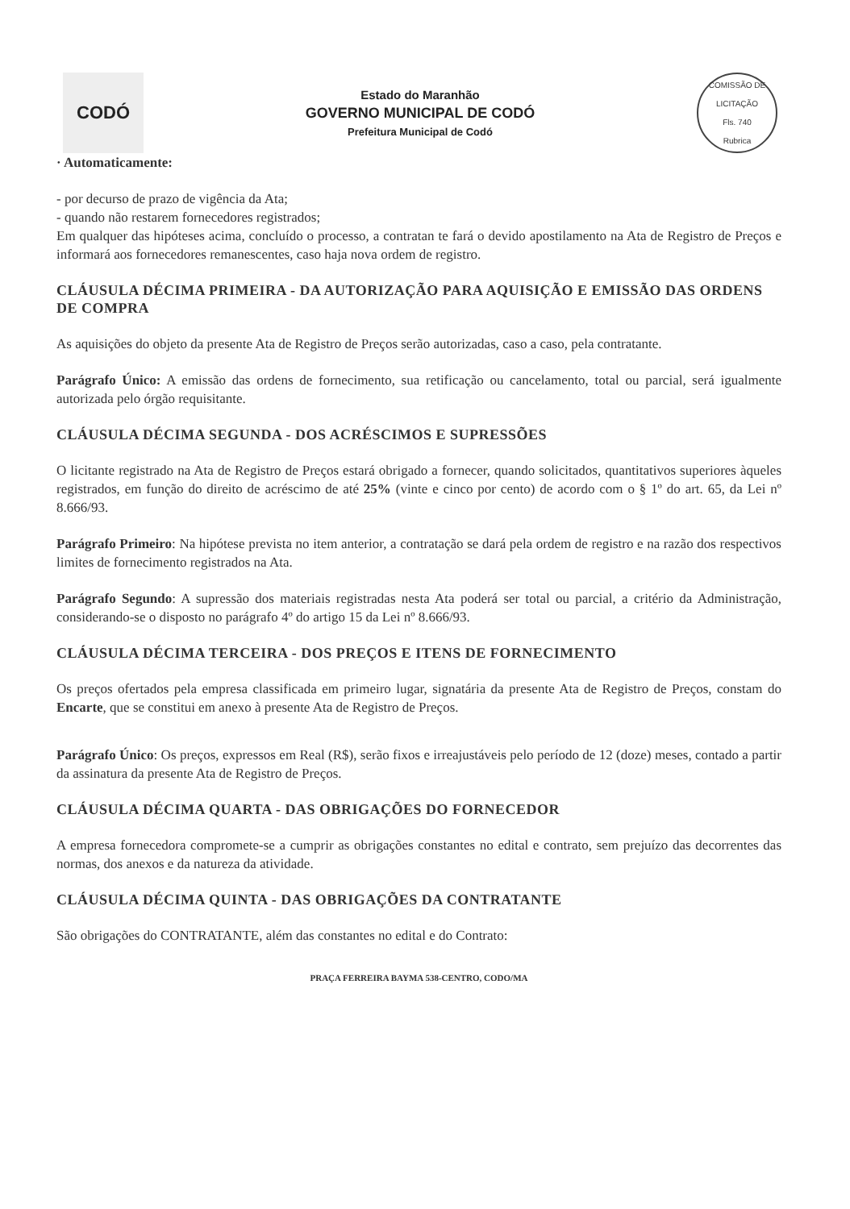CODÓ
Estado do Maranhão
GOVERNO MUNICIPAL DE CODÓ
Prefeitura Municipal de Codó
COMISSÃO DE LICITAÇÃO
Fls. 740
Rubrica
· Automaticamente:
- por decurso de prazo de vigência da Ata;
- quando não restarem fornecedores registrados;
Em qualquer das hipóteses acima, concluído o processo, a contratan te fará o devido apostilamento na Ata de Registro de Preços e informará aos fornecedores remanescentes, caso haja nova ordem de registro.
CLÁUSULA DÉCIMA PRIMEIRA - DA AUTORIZAÇÃO PARA AQUISIÇÃO E EMISSÃO DAS ORDENS DE COMPRA
As aquisições do objeto da presente Ata de Registro de Preços serão autorizadas, caso a caso, pela contratante.
Parágrafo Único: A emissão das ordens de fornecimento, sua retificação ou cancelamento, total ou parcial, será igualmente autorizada pelo órgão requisitante.
CLÁUSULA DÉCIMA SEGUNDA - DOS ACRÉSCIMOS E SUPRESSÕES
O licitante registrado na Ata de Registro de Preços estará obrigado a fornecer, quando solicitados, quantitativos superiores àqueles registrados, em função do direito de acréscimo de até 25% (vinte e cinco por cento) de acordo com o § 1º do art. 65, da Lei nº 8.666/93.
Parágrafo Primeiro: Na hipótese prevista no item anterior, a contratação se dará pela ordem de registro e na razão dos respectivos limites de fornecimento registrados na Ata.
Parágrafo Segundo: A supressão dos materiais registradas nesta Ata poderá ser total ou parcial, a critério da Administração, considerando-se o disposto no parágrafo 4º do artigo 15 da Lei nº 8.666/93.
CLÁUSULA DÉCIMA TERCEIRA - DOS PREÇOS E ITENS DE FORNECIMENTO
Os preços ofertados pela empresa classificada em primeiro lugar, signatária da presente Ata de Registro de Preços, constam do Encarte, que se constitui em anexo à presente Ata de Registro de Preços.
Parágrafo Único: Os preços, expressos em Real (R$), serão fixos e irreajustáveis pelo período de 12 (doze) meses, contado a partir da assinatura da presente Ata de Registro de Preços.
CLÁUSULA DÉCIMA QUARTA - DAS OBRIGAÇÕES DO FORNECEDOR
A empresa fornecedora compromete-se a cumprir as obrigações constantes no edital e contrato, sem prejuízo das decorrentes das normas, dos anexos e da natureza da atividade.
CLÁUSULA DÉCIMA QUINTA - DAS OBRIGAÇÕES DA CONTRATANTE
São obrigações do CONTRATANTE, além das constantes no edital e do Contrato:
PRAÇA FERREIRA BAYMA 538-CENTRO, CODO/MA